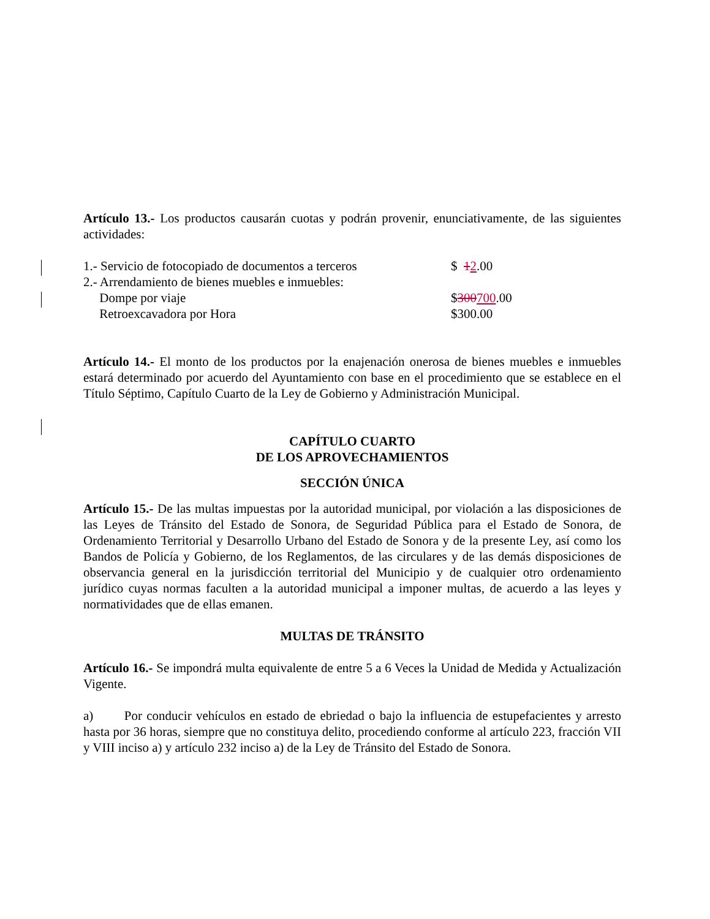Artículo 13.- Los productos causarán cuotas y podrán provenir, enunciativamente, de las siguientes actividades:
1.- Servicio de fotocopiado de documentos a terceros $ 12.00
2.- Arrendamiento de bienes muebles e inmuebles:
Dompe por viaje $300700.00
Retroexcavadora por Hora $300.00
Artículo 14.- El monto de los productos por la enajenación onerosa de bienes muebles e inmuebles estará determinado por acuerdo del Ayuntamiento con base en el procedimiento que se establece en el Título Séptimo, Capítulo Cuarto de la Ley de Gobierno y Administración Municipal.
CAPÍTULO CUARTO
DE LOS APROVECHAMIENTOS
SECCIÓN ÚNICA
Artículo 15.- De las multas impuestas por la autoridad municipal, por violación a las disposiciones de las Leyes de Tránsito del Estado de Sonora, de Seguridad Pública para el Estado de Sonora, de Ordenamiento Territorial y Desarrollo Urbano del Estado de Sonora y de la presente Ley, así como los Bandos de Policía y Gobierno, de los Reglamentos, de las circulares y de las demás disposiciones de observancia general en la jurisdicción territorial del Municipio y de cualquier otro ordenamiento jurídico cuyas normas faculten a la autoridad municipal a imponer multas, de acuerdo a las leyes y normatividades que de ellas emanen.
MULTAS DE TRÁNSITO
Artículo 16.- Se impondrá multa equivalente de entre 5 a 6 Veces la Unidad de Medida y Actualización Vigente.
a) Por conducir vehículos en estado de ebriedad o bajo la influencia de estupefacientes y arresto hasta por 36 horas, siempre que no constituya delito, procediendo conforme al artículo 223, fracción VII y VIII inciso a) y artículo 232 inciso a) de la Ley de Tránsito del Estado de Sonora.